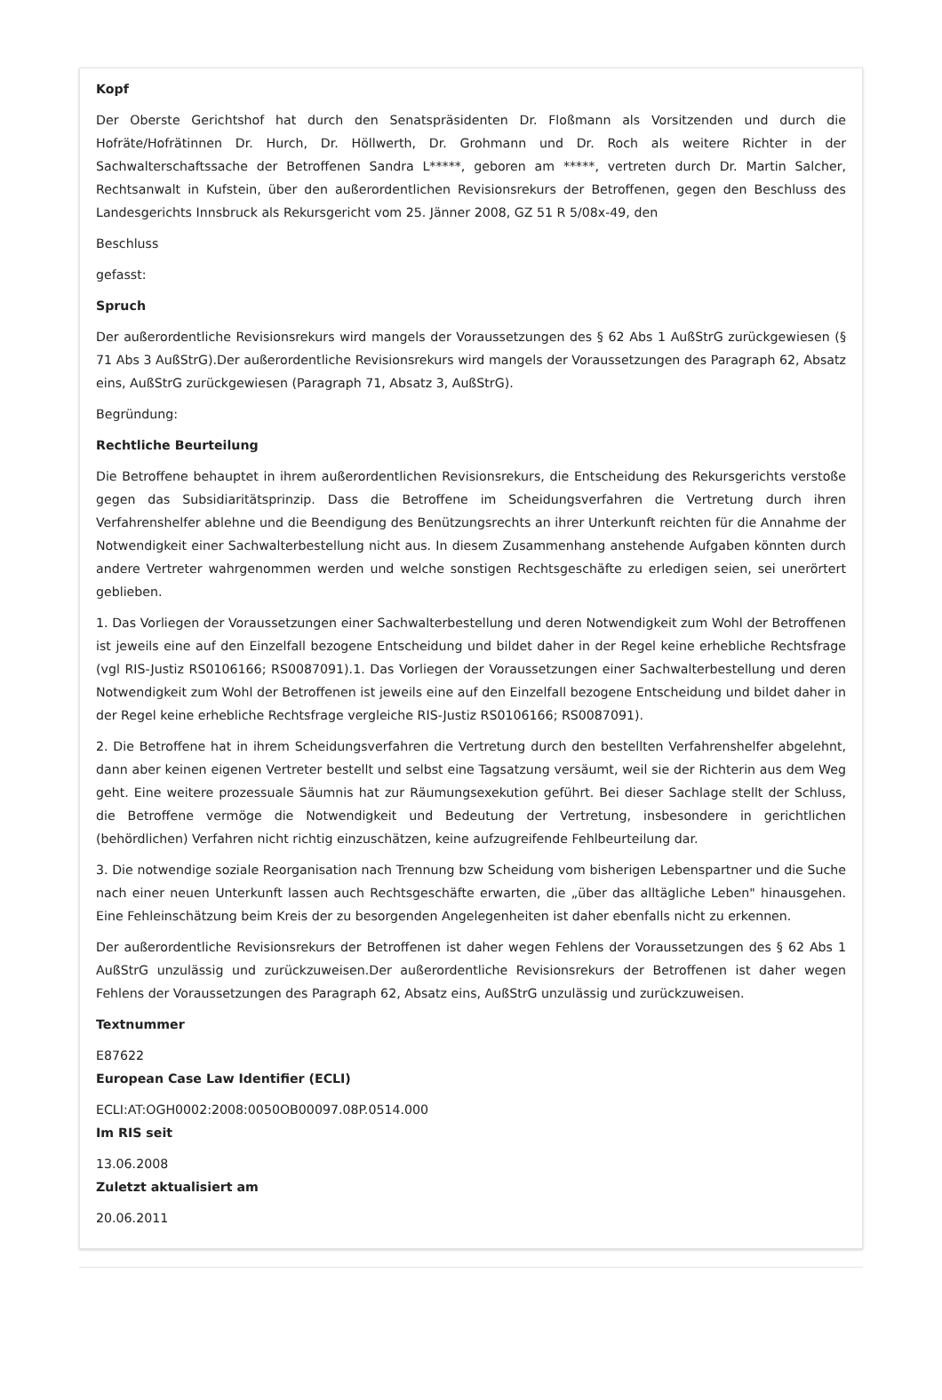Kopf
Der Oberste Gerichtshof hat durch den Senatspräsidenten Dr. Floßmann als Vorsitzenden und durch die Hofräte/Hofrätinnen Dr. Hurch, Dr. Höllwerth, Dr. Grohmann und Dr. Roch als weitere Richter in der Sachwalterschaftssache der Betroffenen Sandra L*****, geboren am *****, vertreten durch Dr. Martin Salcher, Rechtsanwalt in Kufstein, über den außerordentlichen Revisionsrekurs der Betroffenen, gegen den Beschluss des Landesgerichts Innsbruck als Rekursgericht vom 25. Jänner 2008, GZ 51 R 5/08x-49, den
Beschluss
gefasst:
Spruch
Der außerordentliche Revisionsrekurs wird mangels der Voraussetzungen des § 62 Abs 1 AußStrG zurückgewiesen (§ 71 Abs 3 AußStrG).Der außerordentliche Revisionsrekurs wird mangels der Voraussetzungen des Paragraph 62, Absatz eins, AußStrG zurückgewiesen (Paragraph 71, Absatz 3, AußStrG).
Begründung:
Rechtliche Beurteilung
Die Betroffene behauptet in ihrem außerordentlichen Revisionsrekurs, die Entscheidung des Rekursgerichts verstoße gegen das Subsidiaritätsprinzip. Dass die Betroffene im Scheidungsverfahren die Vertretung durch ihren Verfahrenshelfer ablehne und die Beendigung des Benützungsrechts an ihrer Unterkunft reichten für die Annahme der Notwendigkeit einer Sachwalterbestellung nicht aus. In diesem Zusammenhang anstehende Aufgaben könnten durch andere Vertreter wahrgenommen werden und welche sonstigen Rechtsgeschäfte zu erledigen seien, sei unerörtert geblieben.
1. Das Vorliegen der Voraussetzungen einer Sachwalterbestellung und deren Notwendigkeit zum Wohl der Betroffenen ist jeweils eine auf den Einzelfall bezogene Entscheidung und bildet daher in der Regel keine erhebliche Rechtsfrage (vgl RIS-Justiz RS0106166; RS0087091).1. Das Vorliegen der Voraussetzungen einer Sachwalterbestellung und deren Notwendigkeit zum Wohl der Betroffenen ist jeweils eine auf den Einzelfall bezogene Entscheidung und bildet daher in der Regel keine erhebliche Rechtsfrage vergleiche RIS-Justiz RS0106166; RS0087091).
2. Die Betroffene hat in ihrem Scheidungsverfahren die Vertretung durch den bestellten Verfahrenshelfer abgelehnt, dann aber keinen eigenen Vertreter bestellt und selbst eine Tagsatzung versäumt, weil sie der Richterin aus dem Weg geht. Eine weitere prozessuale Säumnis hat zur Räumungsexekution geführt. Bei dieser Sachlage stellt der Schluss, die Betroffene vermöge die Notwendigkeit und Bedeutung der Vertretung, insbesondere in gerichtlichen (behördlichen) Verfahren nicht richtig einzuschätzen, keine aufzugreifende Fehlbeurteilung dar.
3. Die notwendige soziale Reorganisation nach Trennung bzw Scheidung vom bisherigen Lebenspartner und die Suche nach einer neuen Unterkunft lassen auch Rechtsgeschäfte erwarten, die „über das alltägliche Leben" hinausgehen. Eine Fehleinschätzung beim Kreis der zu besorgenden Angelegenheiten ist daher ebenfalls nicht zu erkennen.
Der außerordentliche Revisionsrekurs der Betroffenen ist daher wegen Fehlens der Voraussetzungen des § 62 Abs 1 AußStrG unzulässig und zurückzuweisen.Der außerordentliche Revisionsrekurs der Betroffenen ist daher wegen Fehlens der Voraussetzungen des Paragraph 62, Absatz eins, AußStrG unzulässig und zurückzuweisen.
Textnummer
E87622
European Case Law Identifier (ECLI)
ECLI:AT:OGH0002:2008:0050OB00097.08P.0514.000
Im RIS seit
13.06.2008
Zuletzt aktualisiert am
20.06.2011